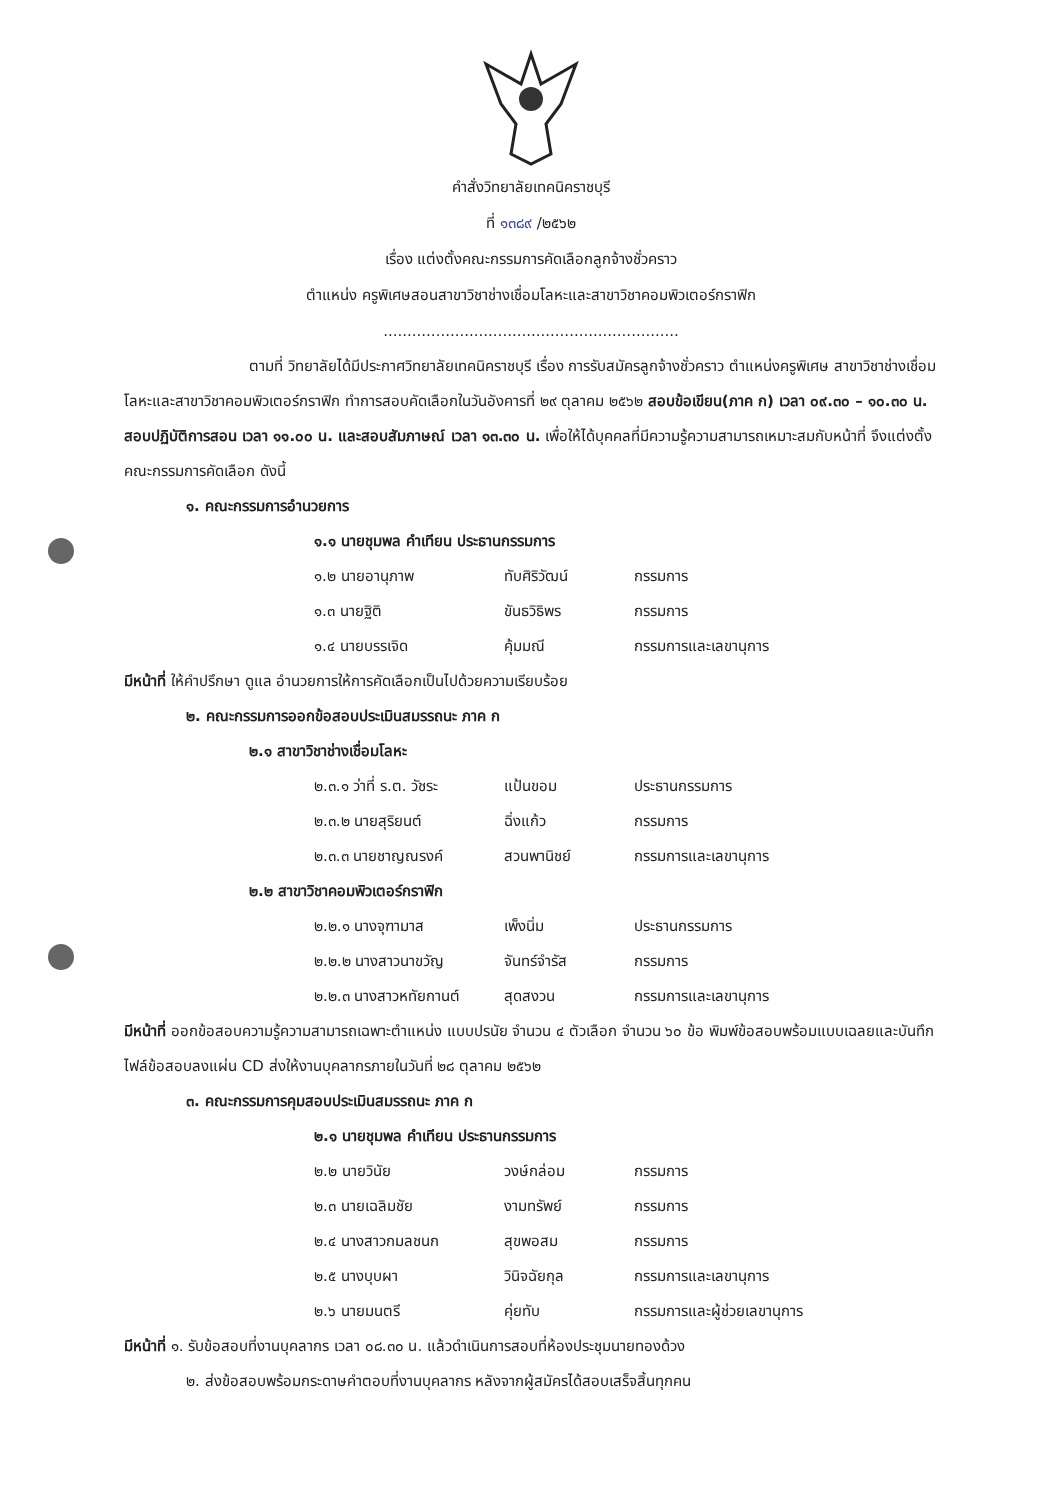คำสั่งวิทยาลัยเทคนิคราชบุรี
ที่ ๑๓๘๙ /๒๕๖๒
เรื่อง แต่งตั้งคณะกรรมการคัดเลือกลูกจ้างชั่วคราว
ตำแหน่ง ครูพิเศษสอนสาขาวิชาช่างเชื่อมโลหะและสาขาวิชาคอมพิวเตอร์กราฟิก
..............................................................
ตามที่ วิทยาลัยได้มีประกาศวิทยาลัยเทคนิคราชบุรี เรื่อง การรับสมัครลูกจ้างชั่วคราว ตำแหน่งครูพิเศษ สาขาวิชาช่างเชื่อมโลหะและสาขาวิชาคอมพิวเตอร์กราฟิก ทำการสอบคัดเลือกในวันอังคารที่ ๒๙ ตุลาคม ๒๕๖๒ สอบข้อเขียน(ภาค ก) เวลา ๐๙.๓๐ – ๑๐.๓๐ น. สอบปฏิบัติการสอน เวลา ๑๑.๐๐ น. และสอบสัมภาษณ์ เวลา ๑๓.๓๐ น. เพื่อให้ได้บุคคลที่มีความรู้ความสามารถเหมาะสมกับหน้าที่ จึงแต่งตั้งคณะกรรมการคัดเลือก ดังนี้
๑. คณะกรรมการอำนวยการ
๑.๑ นายชุมพล คำเทียน ประธานกรรมการ
๑.๒ นายอานุภาพ ทับศิริวัฒน์ กรรมการ
๑.๓ นายฐิติ ขันธวิธิพร กรรมการ
๑.๔ นายบรรเจิด คุ้มมณี กรรมการและเลขานุการ
มีหน้าที่ ให้คำปรึกษา ดูแล อำนวยการให้การคัดเลือกเป็นไปด้วยความเรียบร้อย
๒. คณะกรรมการออกข้อสอบประเมินสมรรถนะ ภาค ก
๒.๑ สาขาวิชาช่างเชื่อมโลหะ
๒.๓.๑ ว่าที่ ร.ต. วัชระ แป้นขอม ประธานกรรมการ
๒.๓.๒ นายสุริยนต์ ฉิ่งแก้ว กรรมการ
๒.๓.๓ นายชาญณรงค์ สวนพานิชย์ กรรมการและเลขานุการ
๒.๒ สาขาวิชาคอมพิวเตอร์กราฟิก
๒.๒.๑ นางจุฑามาส เพ็งนิ่ม ประธานกรรมการ
๒.๒.๒ นางสาวนาขวัญ จันทร์จำรัส กรรมการ
๒.๒.๓ นางสาวหทัยกานต์ สุดสงวน กรรมการและเลขานุการ
มีหน้าที่ ออกข้อสอบความรู้ความสามารถเฉพาะตำแหน่ง แบบปรนัย จำนวน ๔ ตัวเลือก จำนวน ๖๐ ข้อ พิมพ์ข้อสอบพร้อมแบบเฉลยและบันทึกไฟล์ข้อสอบลงแผ่น CD ส่งให้งานบุคลากรภายในวันที่ ๒๘ ตุลาคม ๒๕๖๒
๓. คณะกรรมการคุมสอบประเมินสมรรถนะ ภาค ก
๒.๑ นายชุมพล คำเทียน ประธานกรรมการ
๒.๒ นายวินัย วงษ์กล่อม กรรมการ
๒.๓ นายเฉลิมชัย งามทรัพย์ กรรมการ
๒.๔ นางสาวกมลชนก สุขพอสม กรรมการ
๒.๕ นางบุบผา วินิจฉัยกุล กรรมการและเลขานุการ
๒.๖ นายมนตรี คุ่ยทับ กรรมการและผู้ช่วยเลขานุการ
มีหน้าที่ ๑. รับข้อสอบที่งานบุคลากร เวลา ๐๘.๓๐ น. แล้วดำเนินการสอบที่ห้องประชุมนายทองด้วง
๒. ส่งข้อสอบพร้อมกระดาษคำตอบที่งานบุคลากร หลังจากผู้สมัครได้สอบเสร็จสิ้นทุกคน